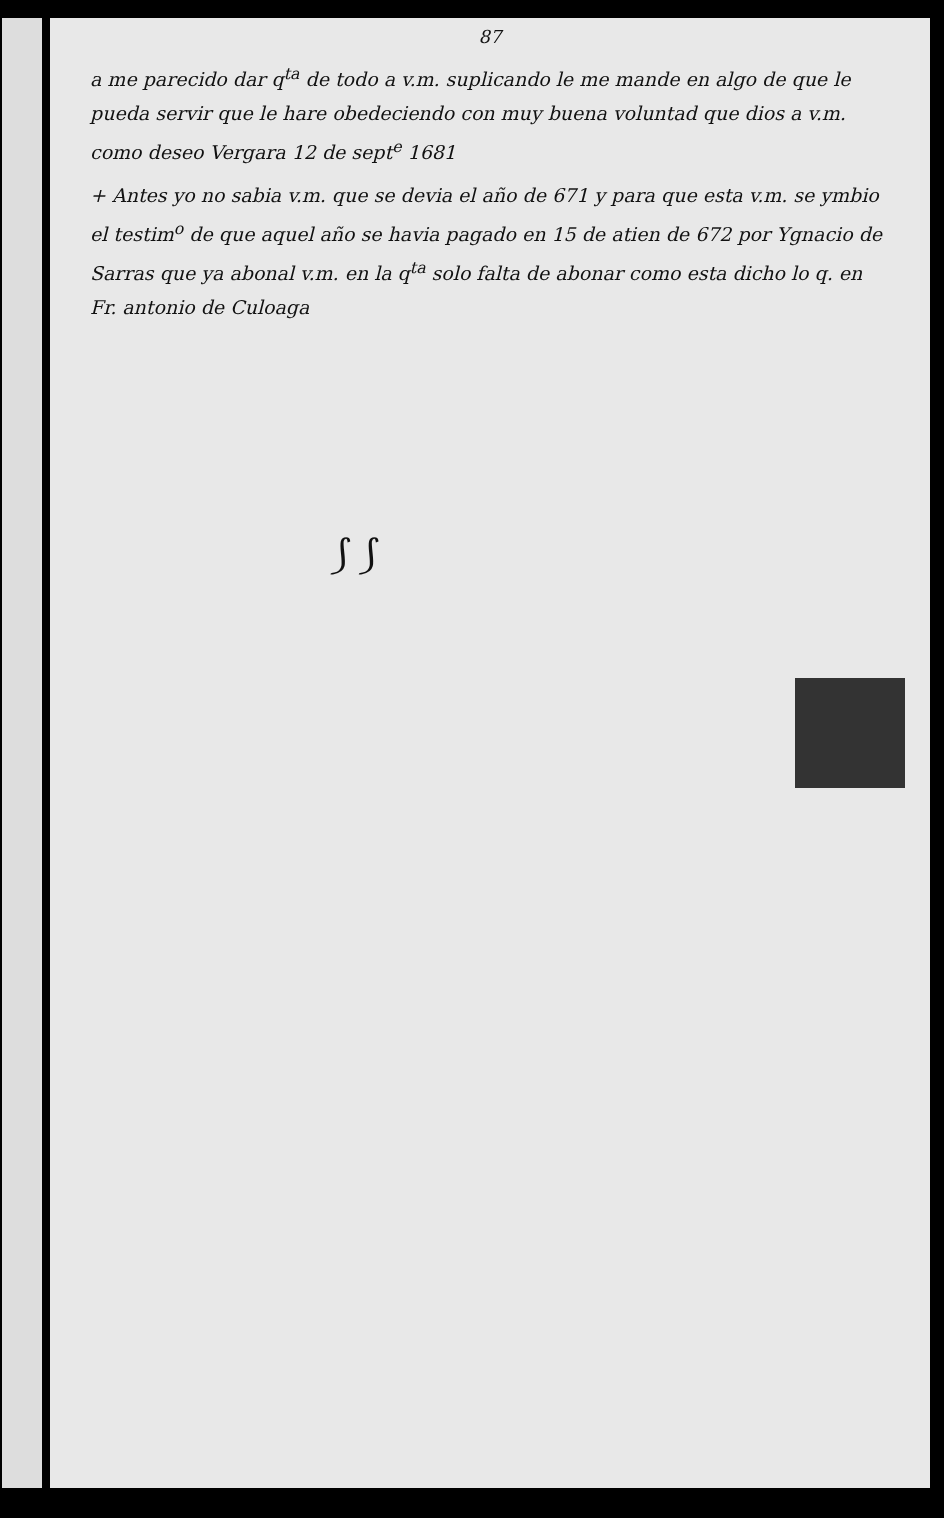87
a me parecido dar q<sup>ta</sup> de todo a v.m. suplicando le me mande en algo de que le pueda servir que le hare obedeciendo con muy buena voluntad que dios a v.m. como deseo Vergara 12 de sept<sup>e</sup> 1681
+ Antes yo no sabia v.m. que se devia el año de 671 y para que esta v.m. se ymbio el testim<sup>o</sup> de que aquel año se havia pagado en 15 de atien de 672 por Ygnacio de Sarras que ya abonal v.m. en la q<sup>ta</sup> solo falta de abonar como esta dicho lo q. en
Fr. antonio de Culoaga
⟆ ⟆